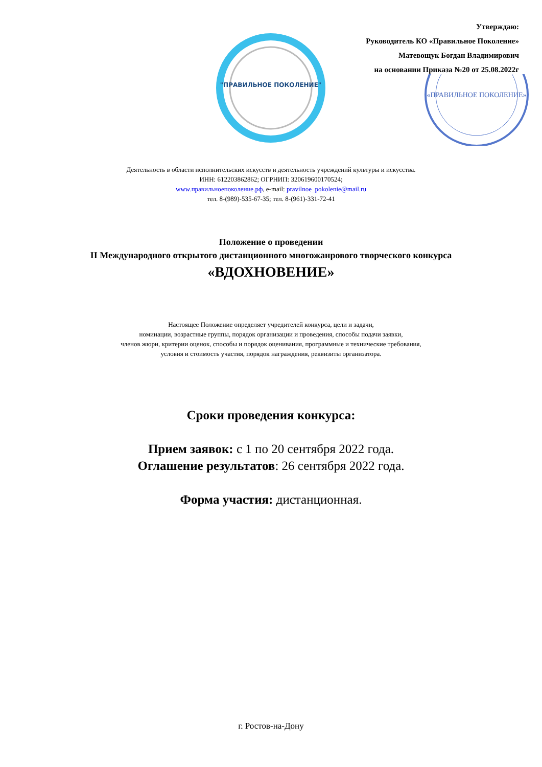Утверждаю:
Руководитель КО «Правильное Поколение»
Матевощук Богдан Владимирович
на основании Приказа №20 от 25.08.2022г
"ПРАВИЛЬНОЕ ПОКОЛЕНИЕ"
«ПРАВИЛЬНОЕ ПОКОЛЕНИЕ»
Деятельность в области исполнительских искусств и деятельность учреждений культуры и искусства.
ИНН: 612203862862; ОГРНИП: 320619600170524;
www.правильноепоколение.рф, e-mail: pravilnoe_pokolenie@mail.ru
тел. 8-(989)-535-67-35; тел. 8-(961)-331-72-41
Положение о проведении
II Международного открытого дистанционного многожанрового творческого конкурса
«ВДОХНОВЕНИЕ»
Настоящее Положение определяет учредителей конкурса, цели и задачи,
номинации, возрастные группы, порядок организации и проведения, способы подачи заявки,
членов жюри, критерии оценок, способы и порядок оценивания, программные и технические требования,
условия и стоимость участия, порядок награждения, реквизиты организатора.
Сроки проведения конкурса:
Прием заявок: с 1 по 20 сентября 2022 года.
Оглашение результатов: 26 сентября 2022 года.
Форма участия: дистанционная.
г. Ростов-на-Дону